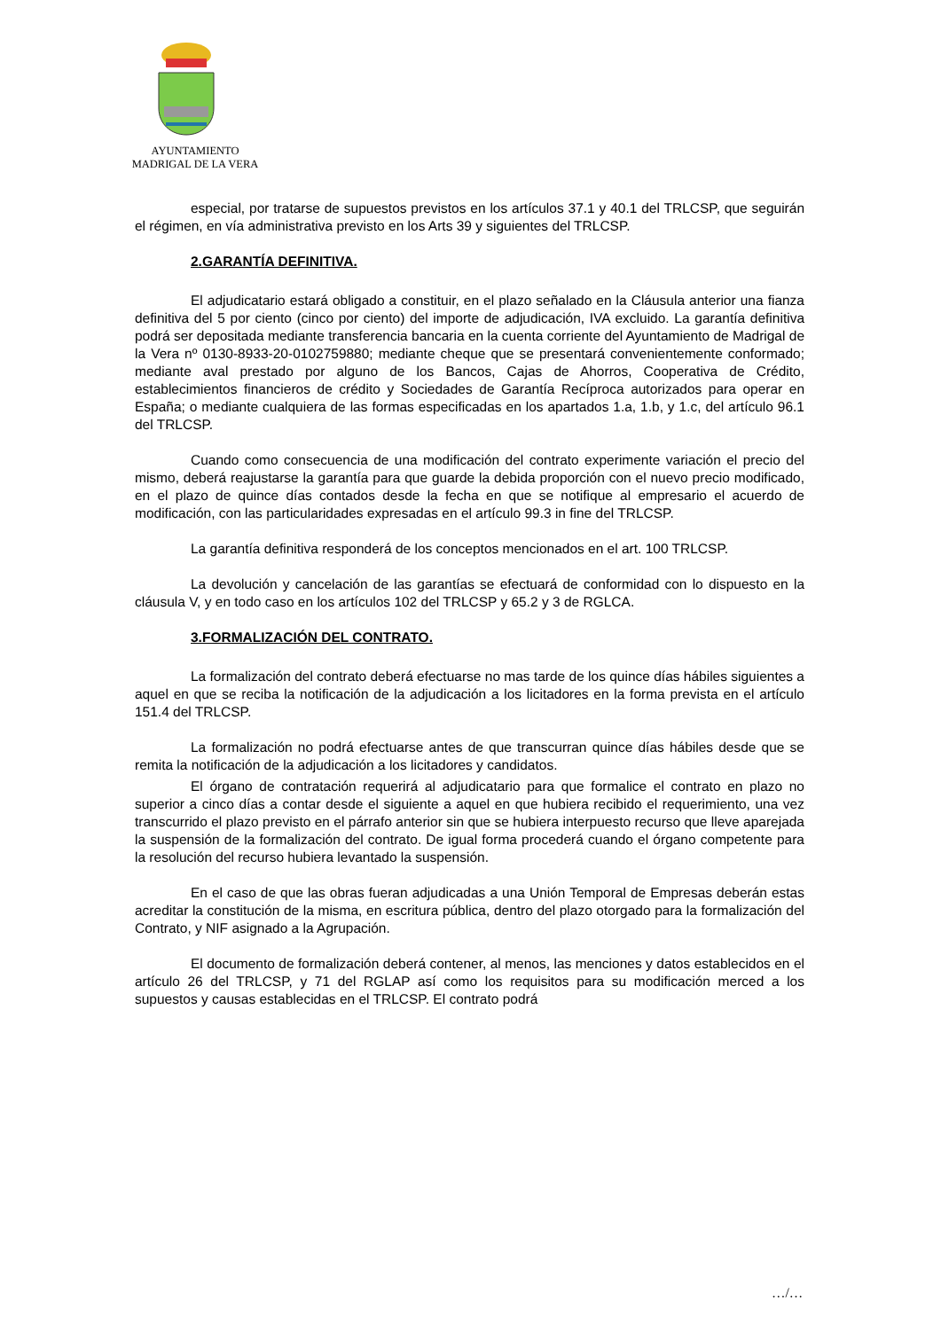AYUNTAMIENTO
MADRIGAL DE LA VERA
especial, por tratarse de supuestos previstos en los artículos 37.1 y 40.1 del TRLCSP, que seguirán el régimen, en vía administrativa previsto en los Arts 39 y siguientes del TRLCSP.
2.GARANTÍA DEFINITIVA.
El adjudicatario estará obligado a constituir, en el plazo señalado en la Cláusula anterior una fianza definitiva del 5 por ciento (cinco por ciento) del importe de adjudicación, IVA excluido. La garantía definitiva podrá ser depositada mediante transferencia bancaria en la cuenta corriente del Ayuntamiento de Madrigal de la Vera nº 0130-8933-20-0102759880; mediante cheque que se presentará convenientemente conformado; mediante aval prestado por alguno de los Bancos, Cajas de Ahorros, Cooperativa de Crédito, establecimientos financieros de crédito y Sociedades de Garantía Recíproca autorizados para operar en España; o mediante cualquiera de las formas especificadas en los apartados 1.a, 1.b, y 1.c, del artículo 96.1 del TRLCSP.
Cuando como consecuencia de una modificación del contrato experimente variación el precio del mismo, deberá reajustarse la garantía para que guarde la debida proporción con el nuevo precio modificado, en el plazo de quince días contados desde la fecha en que se notifique al empresario el acuerdo de modificación, con las particularidades expresadas en el artículo 99.3 in fine del TRLCSP.
La garantía definitiva responderá de los conceptos mencionados en el art. 100 TRLCSP.
La devolución y cancelación de las garantías se efectuará de conformidad con lo dispuesto en la cláusula V, y en todo caso en los artículos 102 del TRLCSP y 65.2 y 3 de RGLCA.
3.FORMALIZACIÓN DEL CONTRATO.
La formalización del contrato deberá efectuarse no mas tarde de los quince días hábiles siguientes a aquel en que se reciba la notificación de la adjudicación a los licitadores en la forma prevista en el artículo 151.4 del TRLCSP.
La formalización no podrá efectuarse antes de que transcurran quince días hábiles desde que se remita la notificación de la adjudicación a los licitadores y candidatos.
El órgano de contratación requerirá al adjudicatario para que formalice el contrato en plazo no superior a cinco días a contar desde el siguiente a aquel en que hubiera recibido el requerimiento, una vez transcurrido el plazo previsto en el párrafo anterior sin que se hubiera interpuesto recurso que lleve aparejada la suspensión de la formalización del contrato. De igual forma procederá cuando el órgano competente para la resolución del recurso hubiera levantado la suspensión.
En el caso de que las obras fueran adjudicadas a una Unión Temporal de Empresas deberán estas acreditar la constitución de la misma, en escritura pública, dentro del plazo otorgado para la formalización del Contrato, y NIF asignado a la Agrupación.
El documento de formalización deberá contener, al menos, las menciones y datos establecidos en el artículo 26 del TRLCSP, y 71 del RGLAP así como los requisitos para su modificación merced a los supuestos y causas establecidas en el TRLCSP. El contrato podrá
…/…